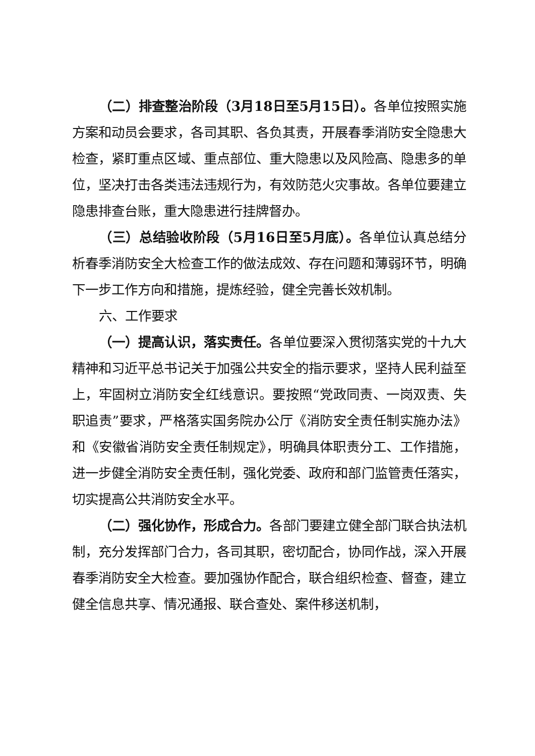（二）排查整治阶段（3月18日至5月15日）。各单位按照实施方案和动员会要求，各司其职、各负其责，开展春季消防安全隐患大检查，紧盯重点区域、重点部位、重大隐患以及风险高、隐患多的单位，坚决打击各类违法违规行为，有效防范火灾事故。各单位要建立隐患排查台账，重大隐患进行挂牌督办。
（三）总结验收阶段（5月16日至5月底）。各单位认真总结分析春季消防安全大检查工作的做法成效、存在问题和薄弱环节，明确下一步工作方向和措施，提炼经验，健全完善长效机制。
六、工作要求
（一）提高认识，落实责任。各单位要深入贯彻落实党的十九大精神和习近平总书记关于加强公共安全的指示要求，坚持人民利益至上，牢固树立消防安全红线意识。要按照“党政同责、一岗双责、失职追责”要求，严格落实国务院办公厅《消防安全责任制实施办法》和《安徽省消防安全责任制规定》，明确具体职责分工、工作措施，进一步健全消防安全责任制，强化党委、政府和部门监管责任落实，切实提高公共消防安全水平。
（二）强化协作，形成合力。各部门要建立健全部门联合执法机制，充分发挥部门合力，各司其职，密切配合，协同作战，深入开展春季消防安全大检查。要加强协作配合，联合组织检查、督查，建立健全信息共享、情况通报、联合查处、案件移送机制，